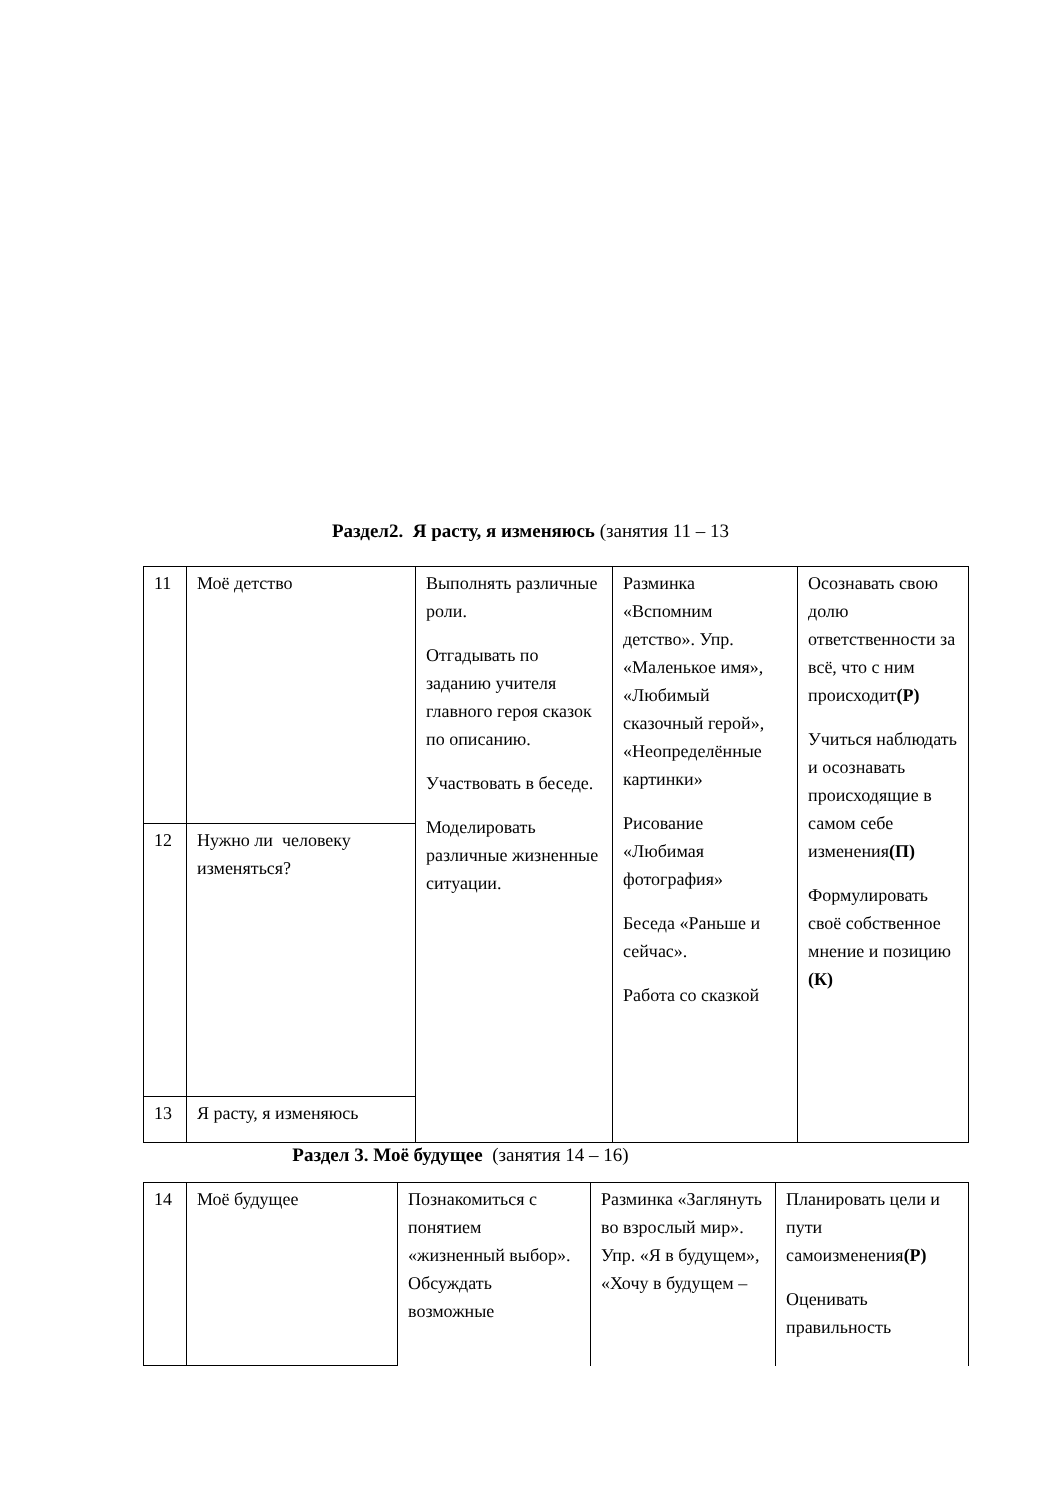Раздел2. Я расту, я изменяюсь (занятия 11 – 13
| 11 | Моё детство | Выполнять различные роли. Отгадывать по заданию учителя главного героя сказок по описанию. Участвовать в беседе. Моделировать различные жизненные ситуации. | Разминка «Вспомним детство». Упр. «Маленькое имя», «Любимый сказочный герой», «Неопределённые картинки» Рисование «Любимая фотография» Беседа «Раньше и сейчас». Работа со сказкой | Осознавать свою долю ответственности за всё, что с ним происходит (Р) Учиться наблюдать и осознавать происходящие в самом себе изменения (П) Формулировать своё собственное мнение и позицию (К) |
| 12 | Нужно ли человеку изменяться? | | | |
| 13 | Я расту, я изменяюсь | | | |
Раздел 3. Моё будущее (занятия 14 – 16)
| 14 | Моё будущее | Познакомиться с понятием «жизненный выбор». Обсуждать возможные | Разминка «Заглянуть во взрослый мир». Упр. «Я в будущем», «Хочу в будущем – | Планировать цели и пути самоизменения (Р) Оценивать правильность |